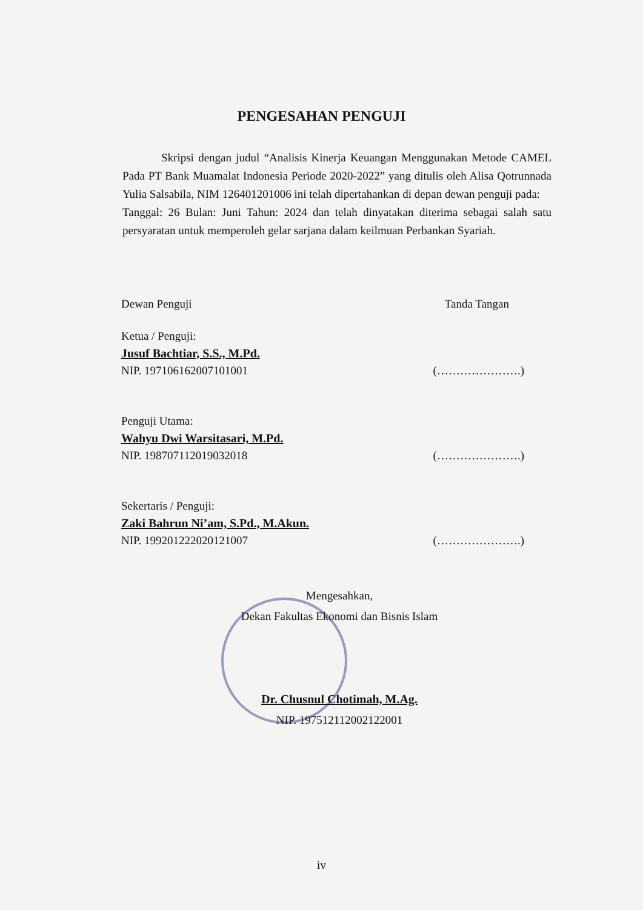PENGESAHAN PENGUJI
Skripsi dengan judul “Analisis Kinerja Keuangan Menggunakan Metode CAMEL Pada PT Bank Muamalat Indonesia Periode 2020-2022” yang ditulis oleh Alisa Qotrunnada Yulia Salsabila, NIM 126401201006 ini telah dipertahankan di depan dewan penguji pada:
Tanggal: 26 Bulan: Juni Tahun: 2024 dan telah dinyatakan diterima sebagai salah satu persyaratan untuk memperoleh gelar sarjana dalam keilmuan Perbankan Syariah.
Dewan Penguji Tanda Tangan
Ketua / Penguji:
Jusuf Bachtiar, S.S., M.Pd.
NIP. 197106162007101001
(………………….)
Penguji Utama:
Wahyu Dwi Warsitasari, M.Pd.
NIP. 198707112019032018
(………………….)
Sekertaris / Penguji:
Zaki Bahrun Ni’am, S.Pd., M.Akun.
NIP. 199201222020121007
(………………….)
Mengesahkan,
Dekan Fakultas Ekonomi dan Bisnis Islam
Dr. Chusnul Chotimah, M.Ag.
NIP. 197512112002122001
iv